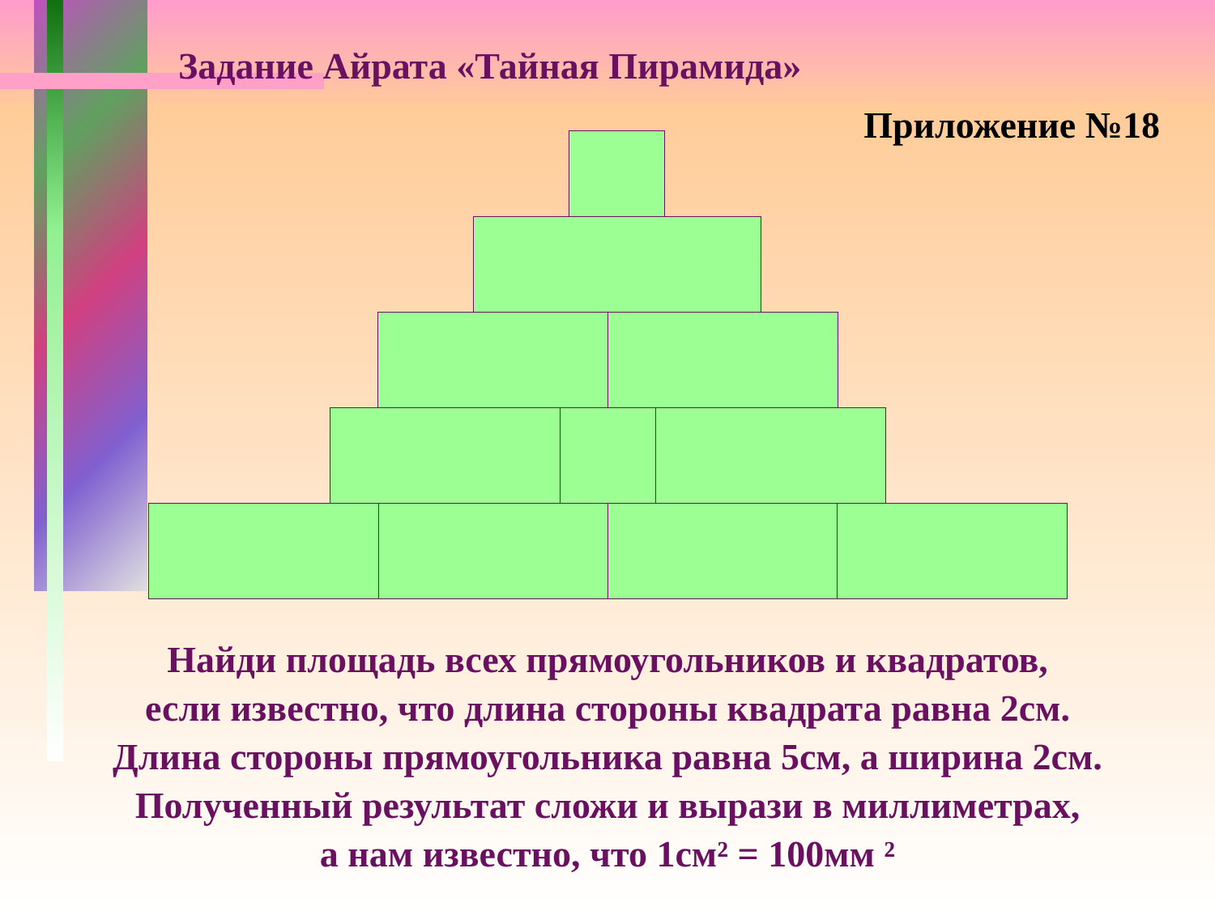Задание Айрата «Тайная Пирамида»
Приложение №18
Найди площадь всех прямоугольников и квадратов,
если известно, что длина стороны квадрата равна 2см.
Длина стороны прямоугольника равна 5см, а ширина 2см.
Полученный результат сложи и вырази в миллиметрах,
а нам известно, что 1см² = 100мм ²